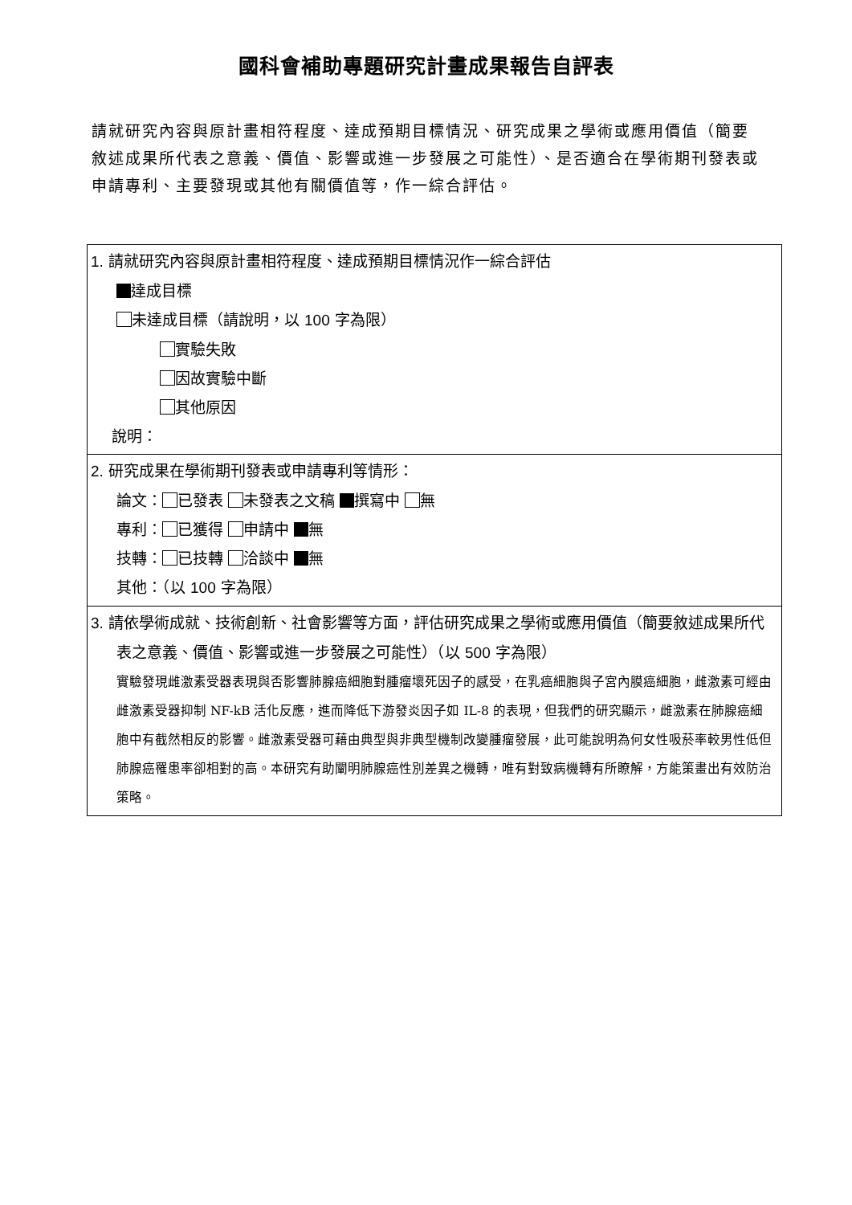國科會補助專題研究計畫成果報告自評表
請就研究內容與原計畫相符程度、達成預期目標情況、研究成果之學術或應用價值（簡要敘述成果所代表之意義、價值、影響或進一步發展之可能性）、是否適合在學術期刊發表或申請專利、主要發現或其他有關價值等，作一綜合評估。
| 1. 請就研究內容與原計畫相符程度、達成預期目標情況作一綜合評估 達成目標 未達成目標（請說明，以 100 字為限） 實驗失敗 因故實驗中斷 其他原因 說明： |
| 2. 研究成果在學術期刊發表或申請專利等情形： 論文： 已發表 未發表之文稿 撰寫中 無 專利： 已獲得 申請中 無 技轉： 已技轉 洽談中 無 其他：（以 100 字為限） |
| 3. 請依學術成就、技術創新、社會影響等方面，評估研究成果之學術或應用價值（簡要敘述成果所代表之意義、價值、影響或進一步發展之可能性）（以 500 字為限） 實驗發現雌激素受器表現與否影響肺腺癌細胞對腫瘤壞死因子的感受，在乳癌細胞與子宮內膜癌細胞，雌激素可經由雌激素受器抑制 NF-kB 活化反應，進而降低下游發炎因子如 IL-8 的表現，但我們的研究顯示，雌激素在肺腺癌細胞中有截然相反的影響。雌激素受器可藉由典型與非典型機制改變腫瘤發展，此可能說明為何女性吸菸率較男性低但肺腺癌罹患率卻相對的高。本研究有助闡明肺腺癌性別差異之機轉，唯有對致病機轉有所瞭解，方能策畫出有效防治策略。 |